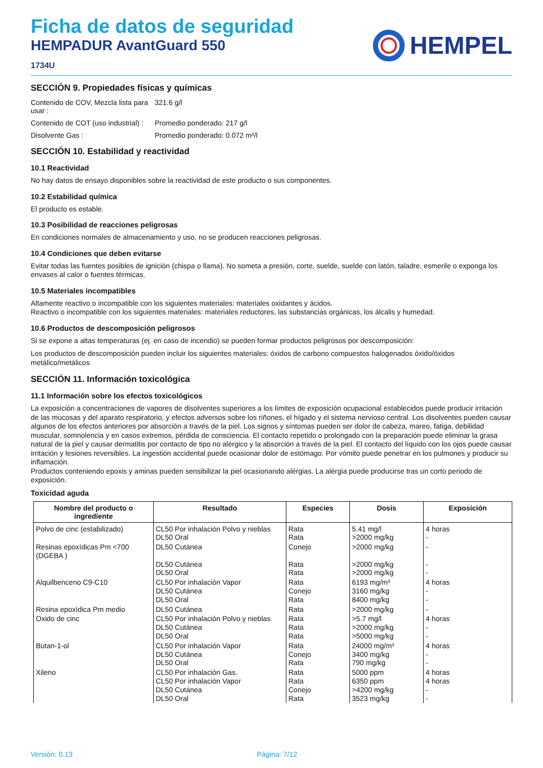Ficha de datos de seguridad
HEMPADUR AvantGuard 550
1734U
HEMPEL
SECCIÓN 9. Propiedades físicas y químicas
Contenido de COV, Mezcla lista para usar :
321.6 g/l
Contenido de COT (uso industrial) :
Promedio ponderado: 217 g/l
Disolvente Gas :
Promedio ponderado: 0.072 m³/l
SECCIÓN 10. Estabilidad y reactividad
10.1 Reactividad
No hay datos de ensayo disponibles sobre la reactividad de este producto o sus componentes.
10.2 Estabilidad química
El producto es estable.
10.3 Posibilidad de reacciones peligrosas
En condiciones normales de almacenamiento y uso, no se producen reacciones peligrosas.
10.4 Condiciones que deben evitarse
Evitar todas las fuentes posibles de ignición (chispa o llama). No someta a presión, corte, suelde, suelde con latón, taladre, esmerile o exponga los envases al calor o fuentes térmicas.
10.5 Materiales incompatibles
Altamente reactivo o incompatible con los siguientes materiales: materiales oxidantes y ácidos.
Reactivo o incompatible con los siguientes materiales: materiales reductores, las substancias orgánicas, los álcalis y humedad.
10.6 Productos de descomposición peligrosos
Si se expone a altas temperaturas (ej. en caso de incendio) se pueden formar productos peligrosos por descomposición:
Los productos de descomposición pueden incluir los siguientes materiales: óxidos de carbono compuestos halogenados óxido/óxidos metálico/metálicos
SECCIÓN 11. Información toxicológica
11.1 Información sobre los efectos toxicológicos
La exposición a concentraciones de vapores de disolventes superiores a los límites de exposición ocupacional establecidos puede producir irritación de las mucosas y del aparato respiratorio, y efectos adversos sobre los riñones, el hígado y el sistema nervioso central. Los disolventes pueden causar algunos de los efectos anteriores por absorción a través de la piel. Los signos y síntomas pueden ser dolor de cabeza, mareo, fatiga, debilidad muscular, somnolencia y en casos extremos, pérdida de consciencia. El contacto repetido o prolongado con la preparación puede eliminar la grasa natural de la piel y causar dermatitis por contacto de tipo no alérgico y la absorción a través de la piel. El contacto del líquido con los ojos puede causar irritación y lesiones reversibles. La ingestión accidental puede ocasionar dolor de estómago. Por vómito puede penetrar en los pulmones y producir su inflamación.
Productos conteniendo epoxis y aminas pueden sensibilizar la piel ocasionando alérgias. La alérgia puede producirse tras un corto periodo de exposición.
Toxicidad aguda
| Nombre del producto o ingrediente | Resultado | Especies | Dosis | Exposición |
| --- | --- | --- | --- | --- |
| Polvo de cinc (estabilizado) | CL50 Por inhalación Polvo y nieblas DL50 Oral | Rata Rata | 5.41 mg/l >2000 mg/kg | 4 horas - |
| Resinas epoxídicas Pm <700 (DGEBA ) | DL50 Cutánea DL50 Cutánea DL50 Oral | Conejo Rata Rata | >2000 mg/kg >2000 mg/kg >2000 mg/kg | - - - |
| Alquilbenceno C9-C10 | CL50 Por inhalación Vapor DL50 Cutánea DL50 Oral | Rata Conejo Rata | 6193 mg/m³ 3160 mg/kg 8400 mg/kg | 4 horas - - |
| Resina epoxídica Pm medio | DL50 Cutánea | Rata | >2000 mg/kg | - |
| Oxido de cinc | CL50 Por inhalación Polvo y nieblas DL50 Cutánea DL50 Oral | Rata Rata Rata | >5.7 mg/l >2000 mg/kg >5000 mg/kg | 4 horas - - |
| Butan-1-ol | CL50 Por inhalación Vapor DL50 Cutánea DL50 Oral | Rata Conejo Rata | 24000 mg/m³ 3400 mg/kg 790 mg/kg | 4 horas - - |
| Xileno | CL50 Por inhalación Gas. CL50 Por inhalación Vapor DL50 Cutánea DL50 Oral | Rata Rata Conejo Rata | 5000 ppm 6350 ppm >4200 mg/kg 3523 mg/kg | 4 horas 4 horas - - |
Versión: 0.13 Página: 7/12